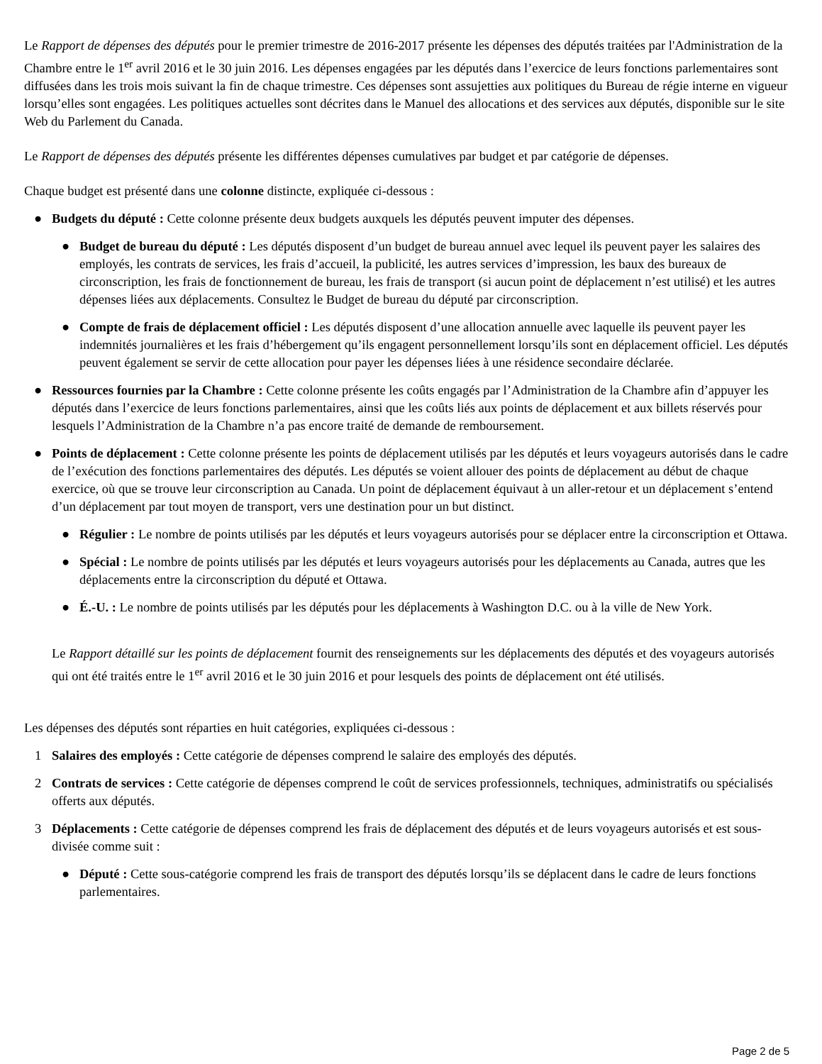Le Rapport de dépenses des députés pour le premier trimestre de 2016-2017 présente les dépenses des députés traitées par l'Administration de la Chambre entre le 1<sup>er</sup> avril 2016 et le 30 juin 2016. Les dépenses engagées par les députés dans l’exercice de leurs fonctions parlementaires sont diffusées dans les trois mois suivant la fin de chaque trimestre. Ces dépenses sont assujetties aux politiques du Bureau de régie interne en vigueur lorsqu’elles sont engagées. Les politiques actuelles sont décrites dans le Manuel des allocations et des services aux députés, disponible sur le site Web du Parlement du Canada.
Le Rapport de dépenses des députés présente les différentes dépenses cumulatives par budget et par catégorie de dépenses.
Chaque budget est présenté dans une colonne distincte, expliquée ci-dessous :
● Budgets du député : Cette colonne présente deux budgets auxquels les députés peuvent imputer des dépenses.
● Budget de bureau du député : Les députés disposent d’un budget de bureau annuel avec lequel ils peuvent payer les salaires des employés, les contrats de services, les frais d’accueil, la publicité, les autres services d’impression, les baux des bureaux de circonscription, les frais de fonctionnement de bureau, les frais de transport (si aucun point de déplacement n’est utilisé) et les autres dépenses liées aux déplacements. Consultez le Budget de bureau du député par circonscription.
● Compte de frais de déplacement officiel : Les députés disposent d’une allocation annuelle avec laquelle ils peuvent payer les indemnités journalières et les frais d’hébergement qu’ils engagent personnellement lorsqu’ils sont en déplacement officiel. Les députés peuvent également se servir de cette allocation pour payer les dépenses liées à une résidence secondaire déclarée.
● Ressources fournies par la Chambre : Cette colonne présente les coûts engagés par l’Administration de la Chambre afin d’appuyer les députés dans l’exercice de leurs fonctions parlementaires, ainsi que les coûts liés aux points de déplacement et aux billets réservés pour lesquels l’Administration de la Chambre n’a pas encore traité de demande de remboursement.
● Points de déplacement : Cette colonne présente les points de déplacement utilisés par les députés et leurs voyageurs autorisés dans le cadre de l’exécution des fonctions parlementaires des députés. Les députés se voient allouer des points de déplacement au début de chaque exercice, où que se trouve leur circonscription au Canada. Un point de déplacement équivaut à un aller-retour et un déplacement s’entend d’un déplacement par tout moyen de transport, vers une destination pour un but distinct.
● Régulier : Le nombre de points utilisés par les députés et leurs voyageurs autorisés pour se déplacer entre la circonscription et Ottawa.
● Spécial : Le nombre de points utilisés par les députés et leurs voyageurs autorisés pour les déplacements au Canada, autres que les déplacements entre la circonscription du député et Ottawa.
● É.-U. : Le nombre de points utilisés par les députés pour les déplacements à Washington D.C. ou à la ville de New York.
Le Rapport détaillé sur les points de déplacement fournit des renseignements sur les déplacements des députés et des voyageurs autorisés qui ont été traités entre le 1<sup>er</sup> avril 2016 et le 30 juin 2016 et pour lesquels des points de déplacement ont été utilisés.
Les dépenses des députés sont réparties en huit catégories, expliquées ci-dessous :
1 Salaires des employés : Cette catégorie de dépenses comprend le salaire des employés des députés.
2 Contrats de services : Cette catégorie de dépenses comprend le coût de services professionnels, techniques, administratifs ou spécialisés offerts aux députés.
3 Déplacements : Cette catégorie de dépenses comprend les frais de déplacement des députés et de leurs voyageurs autorisés et est sous-divisée comme suit :
● Député : Cette sous-catégorie comprend les frais de transport des députés lorsqu’ils se déplacent dans le cadre de leurs fonctions parlementaires.
Page 2 de 5